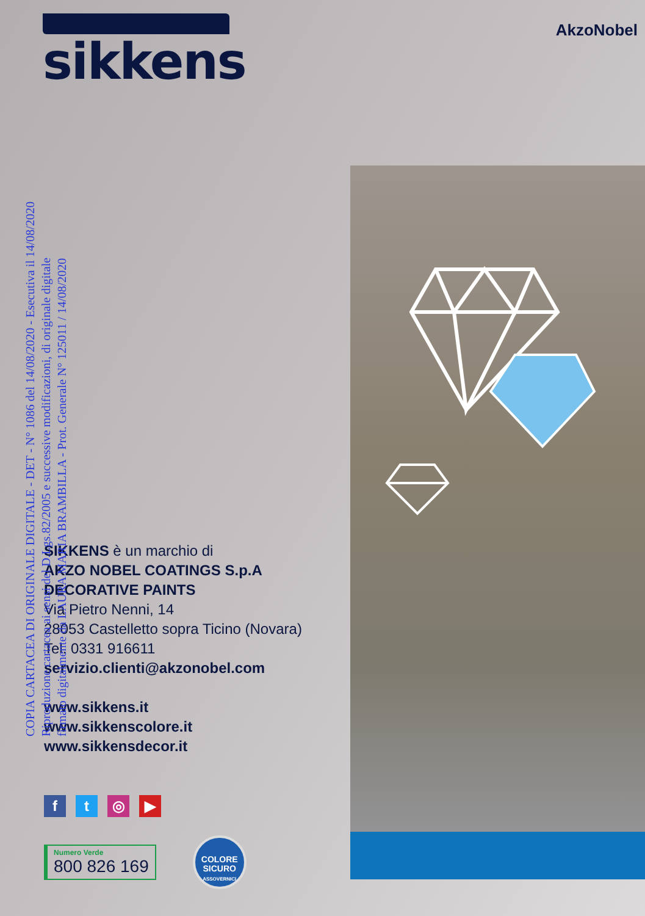sikkens
AkzoNobel
COPIA CARTACEA DI ORIGINALE DIGITALE - DET - N° 1086 del 14/08/2020 - Esecutiva il 14/08/2020
Riproduzione cartacea ai sensi del D.Lgs.82/2005 e successive modificazioni, di originale digitale
firmato digitalmente da LAURA MARIA BRAMBILLA - Prot. Generale N° 125011 / 14/08/2020
SIKKENS è un marchio di
AKZO NOBEL COATINGS S.p.A
DECORATIVE PAINTS
Via Pietro Nenni, 14
28053 Castelletto sopra Ticino (Novara)
Tel. 0331 916611
servizio.clienti@akzonobel.com
www.sikkens.it
www.sikkenscolore.it
www.sikkensdecor.it
f t ◎ ▶
Numero Verde
800 826 169
COLORE
SICURO
ASSOVERNICI